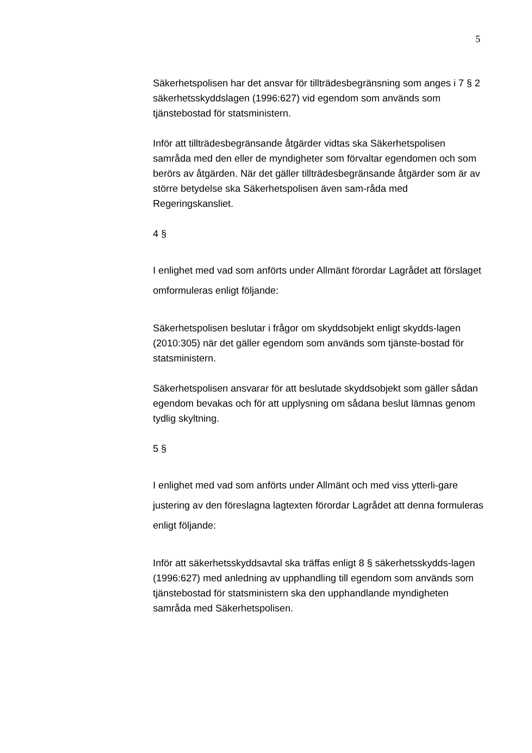5
Säkerhetspolisen har det ansvar för tillträdesbegränsning som anges i 7 § 2 säkerhetsskyddslagen (1996:627) vid egendom som används som tjänstebostad för statsministern.
Inför att tillträdesbegränsande åtgärder vidtas ska Säkerhetspolisen samråda med den eller de myndigheter som förvaltar egendomen och som berörs av åtgärden. När det gäller tillträdesbegränsande åtgärder som är av större betydelse ska Säkerhetspolisen även sam-råda med Regeringskansliet.
4 §
I enlighet med vad som anförts under Allmänt förordar Lagrådet att förslaget omformuleras enligt följande:
Säkerhetspolisen beslutar i frågor om skyddsobjekt enligt skydds-lagen (2010:305) när det gäller egendom som används som tjänste-bostad för statsministern.
Säkerhetspolisen ansvarar för att beslutade skyddsobjekt som gäller sådan egendom bevakas och för att upplysning om sådana beslut lämnas genom tydlig skyltning.
5 §
I enlighet med vad som anförts under Allmänt och med viss ytterli-gare justering av den föreslagna lagtexten förordar Lagrådet att denna formuleras enligt följande:
Inför att säkerhetsskyddsavtal ska träffas enligt 8 § säkerhetsskydds-lagen (1996:627) med anledning av upphandling till egendom som används som tjänstebostad för statsministern ska den upphandlande myndigheten samråda med Säkerhetspolisen.